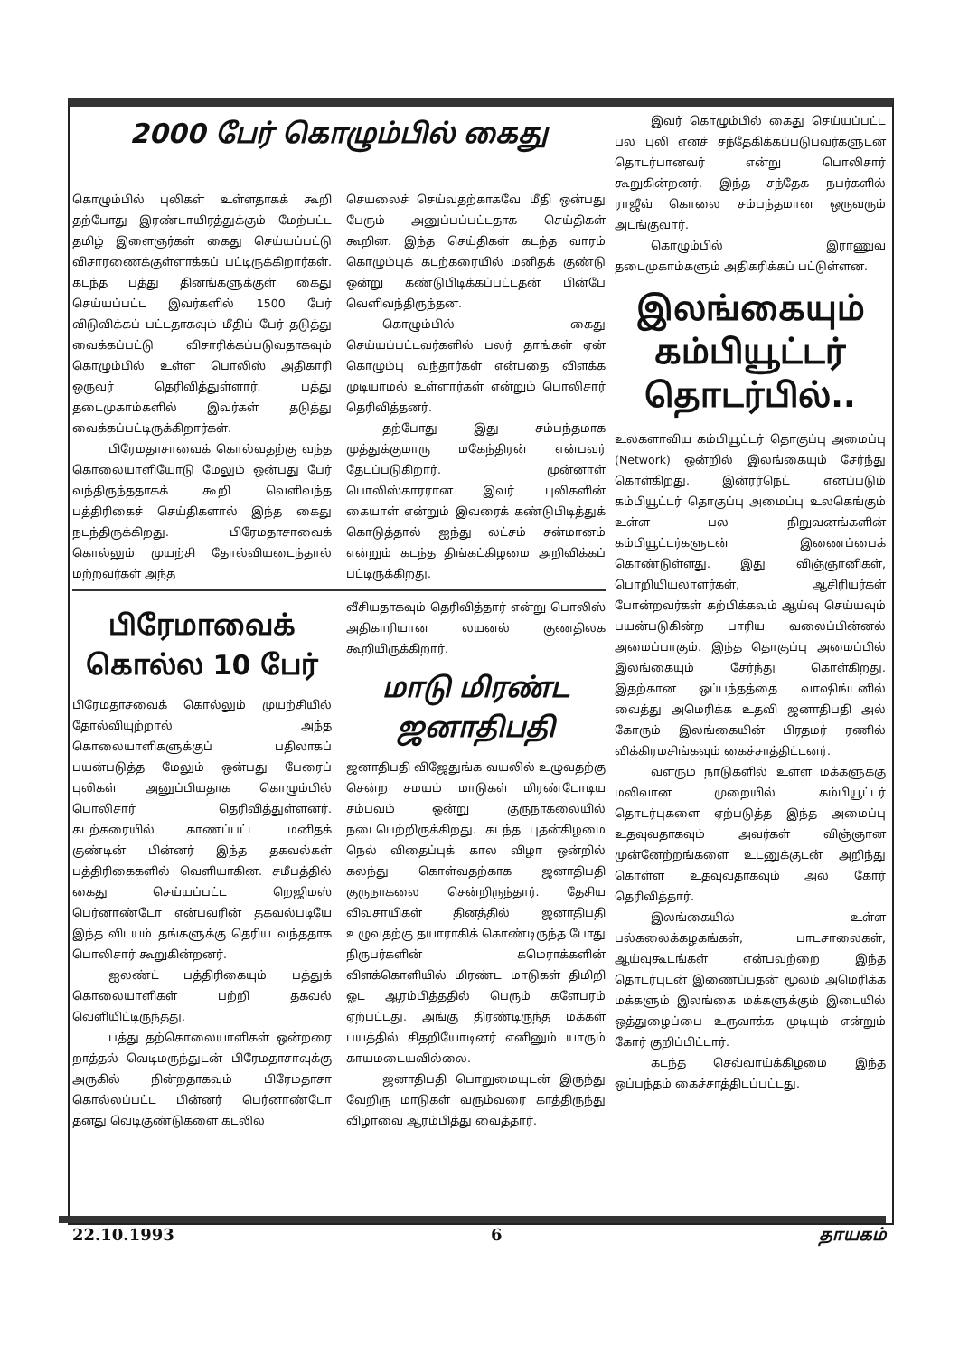2000 பேர் கொழும்பில் கைது
கொழும்பில் புலிகள் உள்ளதாகக் கூறி தற்போது இரண்டாயிரத்துக்கும் மேற்பட்ட தமிழ் இளைஞர்கள் கைது செய்யப்பட்டு விசாரணைக்குள்ளாக்கப் பட்டிருக்கிறார்கள். கடந்த பத்து தினங்களுக்குள் கைது செய்யப்பட்ட இவர்களில் 1500 பேர் விடுவிக்கப் பட்டதாகவும் மீதிப் பேர் தடுத்து வைக்கப்பட்டு விசாரிக்கப்படுவதாகவும் கொழும்பில் உள்ள பொலிஸ் அதிகாரி ஒருவர் தெரிவித்துள்ளார். பத்து தடைமுகாம்களில் இவர்கள் தடுத்து வைக்கப்பட்டிருக்கிறார்கள்.
பிரேமதாசாவைக் கொல்வதற்கு வந்த கொலையாளியோடு மேலும் ஒன்பது பேர் வந்திருந்ததாகக் கூறி வெளிவந்த பத்திரிகைச் செய்திகளால் இந்த கைது நடந்திருக்கிறது. பிரேமதாசாவைக் கொல்லும் முயற்சி தோல்வியடைந்தால் மற்றவர்கள் அந்த
செயலைச் செய்வதற்காகவே மீதி ஒன்பது பேரும் அனுப்பப்பட்டதாக செய்திகள் கூறின. இந்த செய்திகள் கடந்த வாரம் கொழும்புக் கடற்கரையில் மனிதக் குண்டு ஒன்று கண்டுபிடிக்கப்பட்டதன் பின்பே வெளிவந்திருந்தன.
கொழும்பில் கைது செய்யப்பட்டவர்களில் பலர் தாங்கள் ஏன் கொழும்பு வந்தார்கள் என்பதை விளக்க முடியாமல் உள்ளார்கள் என்றும் பொலிசார் தெரிவித்தனர்.
தற்போது இது சம்பந்தமாக முத்துக்குமாரு மகேந்திரன் என்பவர் தேடப்படுகிறார். முன்னாள் பொலிஸ்காரரான இவர் புலிகளின் கையாள் என்றும் இவரைக் கண்டுபிடித்துக் கொடுத்தால் ஐந்து லட்சம் சன்மானம் என்றும் கடந்த திங்கட்கிழமை அறிவிக்கப் பட்டிருக்கிறது.
பிரேமாவைக் கொல்ல 10 பேர்
பிரேமதாசவைக் கொல்லும் முயற்சியில் தோல்வியுற்றால் அந்த கொலையாளிகளுக்குப் பதிலாகப் பயன்படுத்த மேலும் ஒன்பது பேரைப் புலிகள் அனுப்பியதாக கொழும்பில் பொலிசார் தெரிவித்துள்ளனர். கடற்கரையில் காணப்பட்ட மனிதக் குண்டின் பின்னர் இந்த தகவல்கள் பத்திரிகைகளில் வெளியாகின. சமீபத்தில் கைது செய்யப்பட்ட றெஜிமஸ் பெர்னாண்டோ என்பவரின் தகவல்படியே இந்த விடயம் தங்களுக்கு தெரிய வந்ததாக பொலிசார் கூறுகின்றனர்.
ஐலண்ட் பத்திரிகையும் பத்துக் கொலையாளிகள் பற்றி தகவல் வெளியிட்டிருந்தது.
பத்து தற்கொலையாளிகள் ஒன்றரை றாத்தல் வெடிமருந்துடன் பிரேமதாசாவுக்கு அருகில் நின்றதாகவும் பிரேமதாசா கொல்லப்பட்ட பின்னர் பெர்னாண்டோ தனது வெடிகுண்டுகளை கடலில்
வீசியதாகவும் தெரிவித்தார் என்று பொலிஸ் அதிகாரியான லயனல் குணதிலக கூறியிருக்கிறார்.
மாடு மிரண்ட ஜனாதிபதி
ஜனாதிபதி விஜேதுங்க வயலில் உழுவதற்கு சென்ற சமயம் மாடுகள் மிரண்டோடிய சம்பவம் ஒன்று குருநாகலையில் நடைபெற்றிருக்கிறது. கடந்த புதன்கிழமை நெல் விதைப்புக் கால விழா ஒன்றில் கலந்து கொள்வதற்காக ஜனாதிபதி குருநாகலை சென்றிருந்தார். தேசிய விவசாயிகள் தினத்தில் ஜனாதிபதி உழுவதற்கு தயாராகிக் கொண்டிருந்த போது நிருபர்களின் கமெராக்களின் விளக்கொளியில் மிரண்ட மாடுகள் திமிறி ஓட ஆரம்பித்ததில் பெரும் களேபரம் ஏற்பட்டது. அங்கு திரண்டிருந்த மக்கள் பயத்தில் சிதறியோடினர் எனினும் யாரும் காயமடையவில்லை.
ஜனாதிபதி பொறுமையுடன் இருந்து வேறிரு மாடுகள் வரும்வரை காத்திருந்து விழாவை ஆரம்பித்து வைத்தார்.
இவர் கொழும்பில் கைது செய்யப்பட்ட பல புலி எனச் சந்தேகிக்கப்படுபவர்களுடன் தொடர்பானவர் என்று பொலிசார் கூறுகின்றனர். இந்த சந்தேக நபர்களில் ராஜீவ் கொலை சம்பந்தமான ஒருவரும் அடங்குவார்.
கொழும்பில் இராணுவ தடைமுகாம்களும் அதிகரிக்கப் பட்டுள்ளன.
இலங்கையும் கம்பியூட்டர் தொடர்பில்..
உலகளாவிய கம்பியூட்டர் தொகுப்பு அமைப்பு (Network) ஒன்றில் இலங்கையும் சேர்ந்து கொள்கிறது. இன்ரர்நெட் எனப்படும் கம்பியூட்டர் தொகுப்பு அமைப்பு உலகெங்கும் உள்ள பல நிறுவனங்களின் கம்பியூட்டர்களுடன் இணைப்பைக் கொண்டுள்ளது. இது விஞ்ஞானிகள், பொறியியலாளர்கள், ஆசிரியர்கள் போன்றவர்கள் கற்பிக்கவும் ஆய்வு செய்யவும் பயன்படுகின்ற பாரிய வலைப்பின்னல் அமைப்பாகும். இந்த தொகுப்பு அமைப்பில் இலங்கையும் சேர்ந்து கொள்கிறது. இதற்கான ஒப்பந்தத்தை வாஷிங்டனில் வைத்து அமெரிக்க உதவி ஜனாதிபதி அல் கோரும் இலங்கையின் பிரதமர் ரணில் விக்கிரமசிங்கவும் கைச்சாத்திட்டனர்.
வளரும் நாடுகளில் உள்ள மக்களுக்கு மலிவான முறையில் கம்பியூட்டர் தொடர்புகளை ஏற்படுத்த இந்த அமைப்பு உதவுவதாகவும் அவர்கள் விஞ்ஞான முன்னேற்றங்களை உடனுக்குடன் அறிந்து கொள்ள உதவுவதாகவும் அல் கோர் தெரிவித்தார்.
இலங்கையில் உள்ள பல்கலைக்கழகங்கள், பாடசாலைகள், ஆய்வுகூடங்கள் என்பவற்றை இந்த தொடர்புடன் இணைப்பதன் மூலம் அமெரிக்க மக்களும் இலங்கை மக்களுக்கும் இடையில் ஒத்துழைப்பை உருவாக்க முடியும் என்றும் கோர் குறிப்பிட்டார்.
கடந்த செவ்வாய்க்கிழமை இந்த ஒப்பந்தம் கைச்சாத்திடப்பட்டது.
22.10.1993 6 தாயகம்